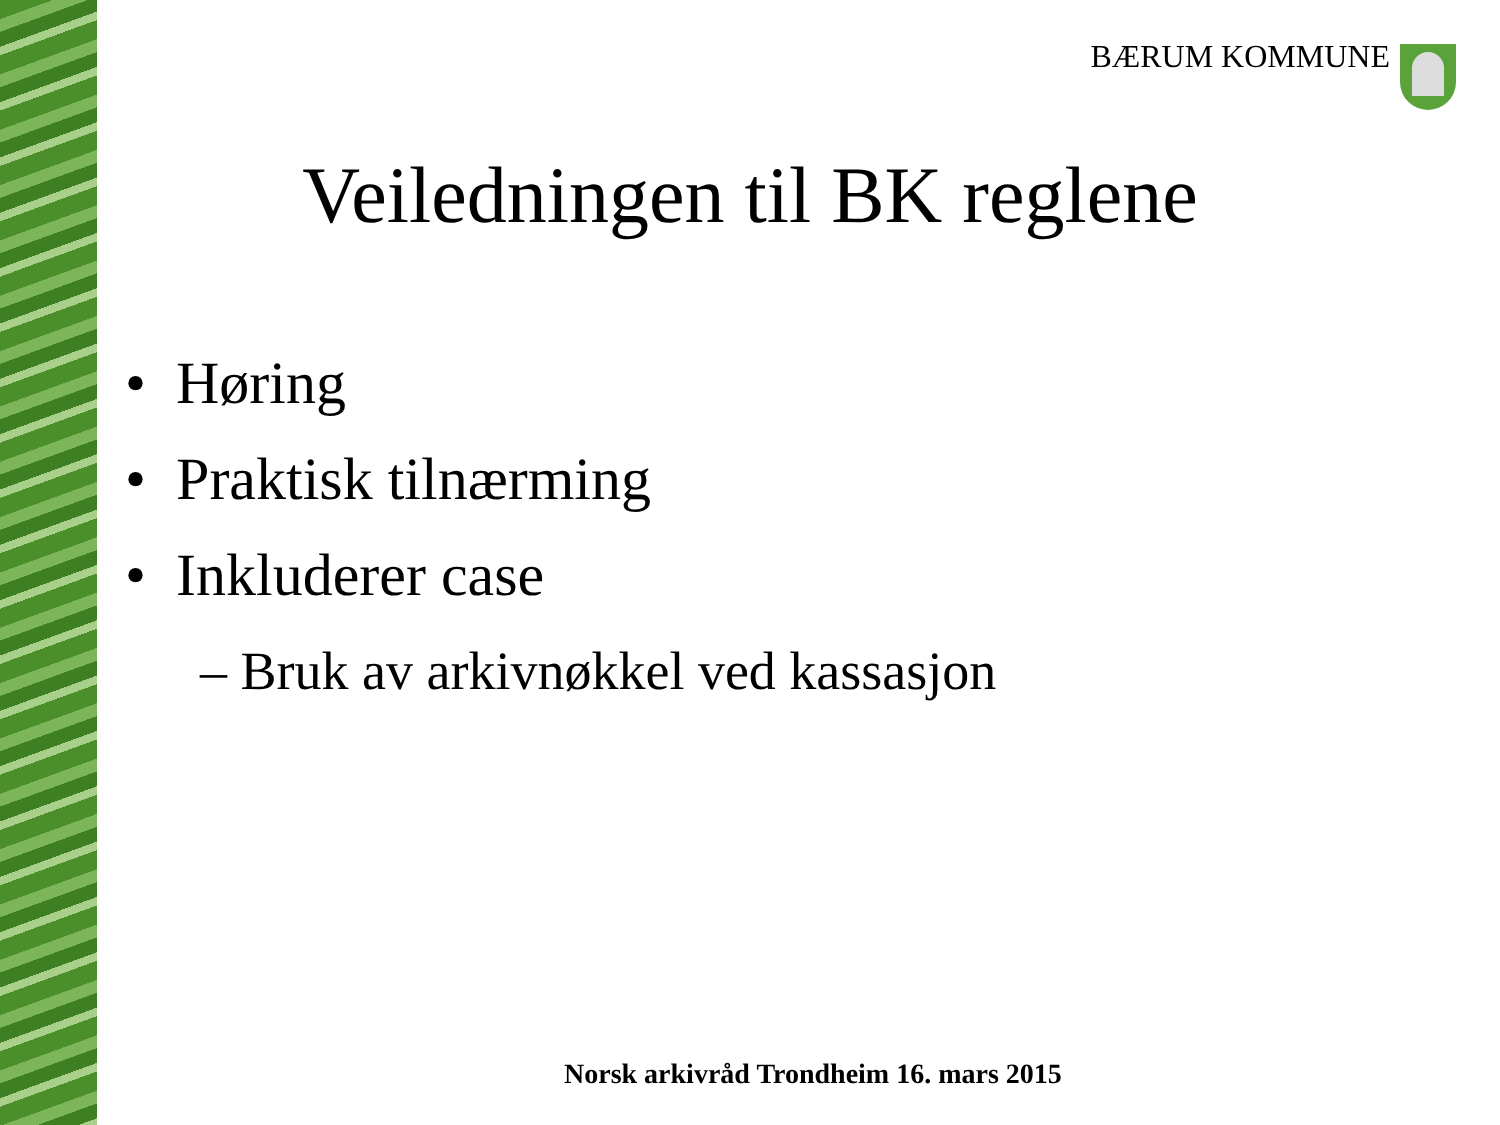BÆRUM KOMMUNE
Veiledningen til BK reglene
• Høring
• Praktisk tilnærming
• Inkluderer case
– Bruk av arkivnøkkel ved kassasjon
Norsk arkivråd Trondheim 16. mars 2015